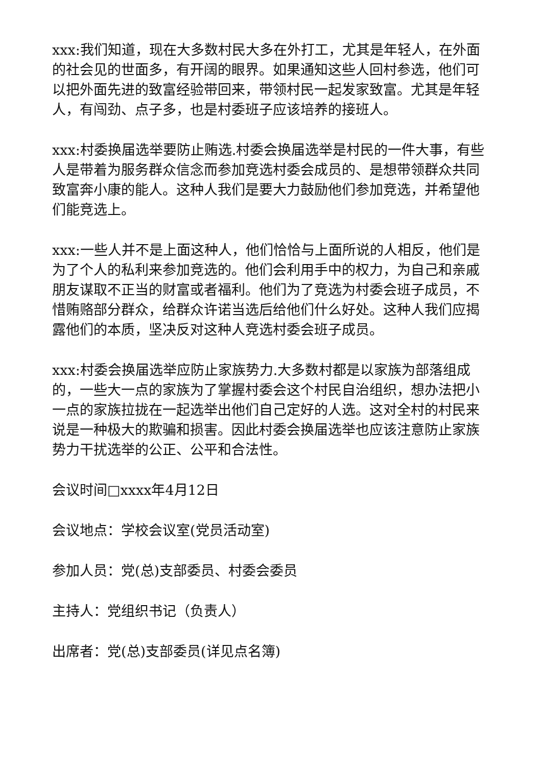xxx:我们知道，现在大多数村民大多在外打工，尤其是年轻人，在外面的社会见的世面多，有开阔的眼界。如果通知这些人回村参选，他们可以把外面先进的致富经验带回来，带领村民一起发家致富。尤其是年轻人，有闯劲、点子多，也是村委班子应该培养的接班人。
xxx:村委换届选举要防止贿选.村委会换届选举是村民的一件大事，有些人是带着为服务群众信念而参加竞选村委会成员的、是想带领群众共同致富奔小康的能人。这种人我们是要大力鼓励他们参加竞选，并希望他们能竞选上。
xxx:一些人并不是上面这种人，他们恰恰与上面所说的人相反，他们是为了个人的私利来参加竞选的。他们会利用手中的权力，为自己和亲戚朋友谋取不正当的财富或者福利。他们为了竞选为村委会班子成员，不惜贿赂部分群众，给群众许诺当选后给他们什么好处。这种人我们应揭露他们的本质，坚决反对这种人竞选村委会班子成员。
xxx:村委会换届选举应防止家族势力.大多数村都是以家族为部落组成的，一些大一点的家族为了掌握村委会这个村民自治组织，想办法把小一点的家族拉拢在一起选举出他们自己定好的人选。这对全村的村民来说是一种极大的欺骗和损害。因此村委会换届选举也应该注意防止家族势力干扰选举的公正、公平和合法性。
会议时间□xxxx年4月12日
会议地点：学校会议室(党员活动室)
参加人员：党(总)支部委员、村委会委员
主持人：党组织书记（负责人）
出席者：党(总)支部委员(详见点名簿)